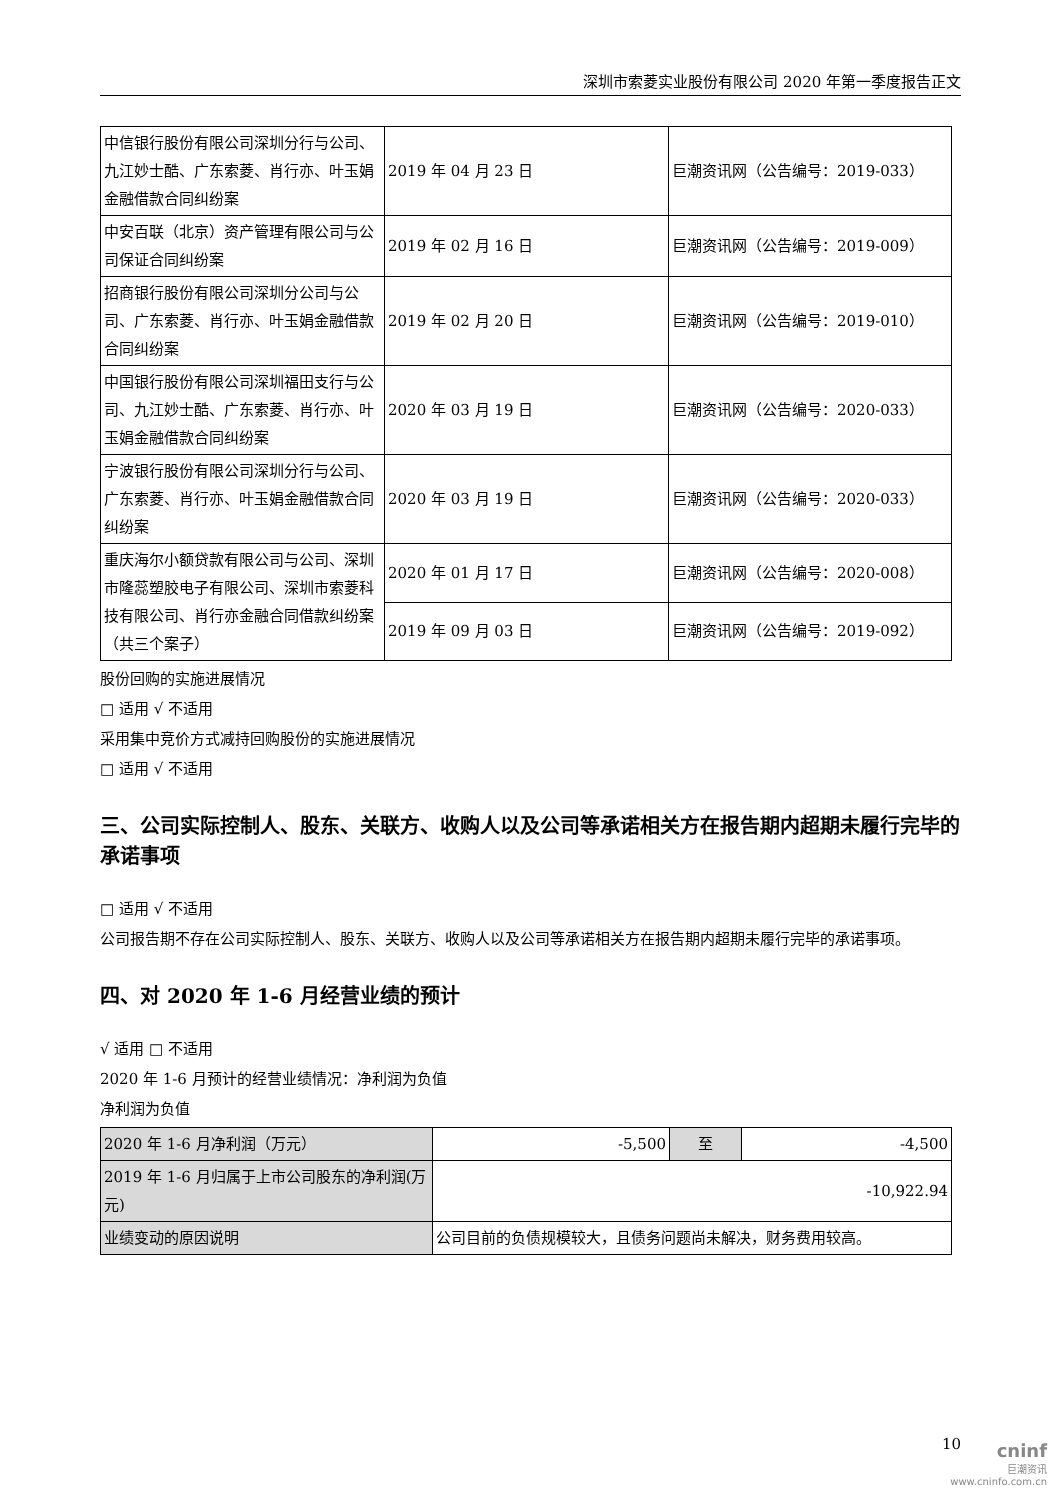深圳市索菱实业股份有限公司 2020 年第一季度报告正文
| 中信银行股份有限公司深圳分行与公司、九江妙士酷、广东索菱、肖行亦、叶玉娟金融借款合同纠纷案 | 2019 年 04 月 23 日 | 巨潮资讯网（公告编号：2019-033） |
| 中安百联（北京）资产管理有限公司与公司保证合同纠纷案 | 2019 年 02 月 16 日 | 巨潮资讯网（公告编号：2019-009） |
| 招商银行股份有限公司深圳分公司与公司、广东索菱、肖行亦、叶玉娟金融借款合同纠纷案 | 2019 年 02 月 20 日 | 巨潮资讯网（公告编号：2019-010） |
| 中国银行股份有限公司深圳福田支行与公司、九江妙士酷、广东索菱、肖行亦、叶玉娟金融借款合同纠纷案 | 2020 年 03 月 19 日 | 巨潮资讯网（公告编号：2020-033） |
| 宁波银行股份有限公司深圳分行与公司、广东索菱、肖行亦、叶玉娟金融借款合同纠纷案 | 2020 年 03 月 19 日 | 巨潮资讯网（公告编号：2020-033） |
| 重庆海尔小额贷款有限公司与公司、深圳市隆蕊塑胶电子有限公司、深圳市索菱科技有限公司、肖行亦金融合同借款纠纷案（共三个案子） | 2020 年 01 月 17 日 | 巨潮资讯网（公告编号：2020-008） |
| | 2019 年 09 月 03 日 | 巨潮资讯网（公告编号：2019-092） |
股份回购的实施进展情况
□ 适用 √ 不适用
采用集中竞价方式减持回购股份的实施进展情况
□ 适用 √ 不适用
三、公司实际控制人、股东、关联方、收购人以及公司等承诺相关方在报告期内超期未履行完毕的承诺事项
□ 适用 √ 不适用
公司报告期不存在公司实际控制人、股东、关联方、收购人以及公司等承诺相关方在报告期内超期未履行完毕的承诺事项。
四、对 2020 年 1-6 月经营业绩的预计
√ 适用 □ 不适用
2020 年 1-6 月预计的经营业绩情况：净利润为负值
净利润为负值
| 2020 年 1-6 月净利润（万元） | -5,500 | 至 | -4,500 |
| 2019 年 1-6 月归属于上市公司股东的净利润(万元) | -10,922.94 | | |
| 业绩变动的原因说明 | 公司目前的负债规模较大，且债务问题尚未解决，财务费用较高。 | | |
10
cninf
巨潮资讯
www.cninfo.com.cn